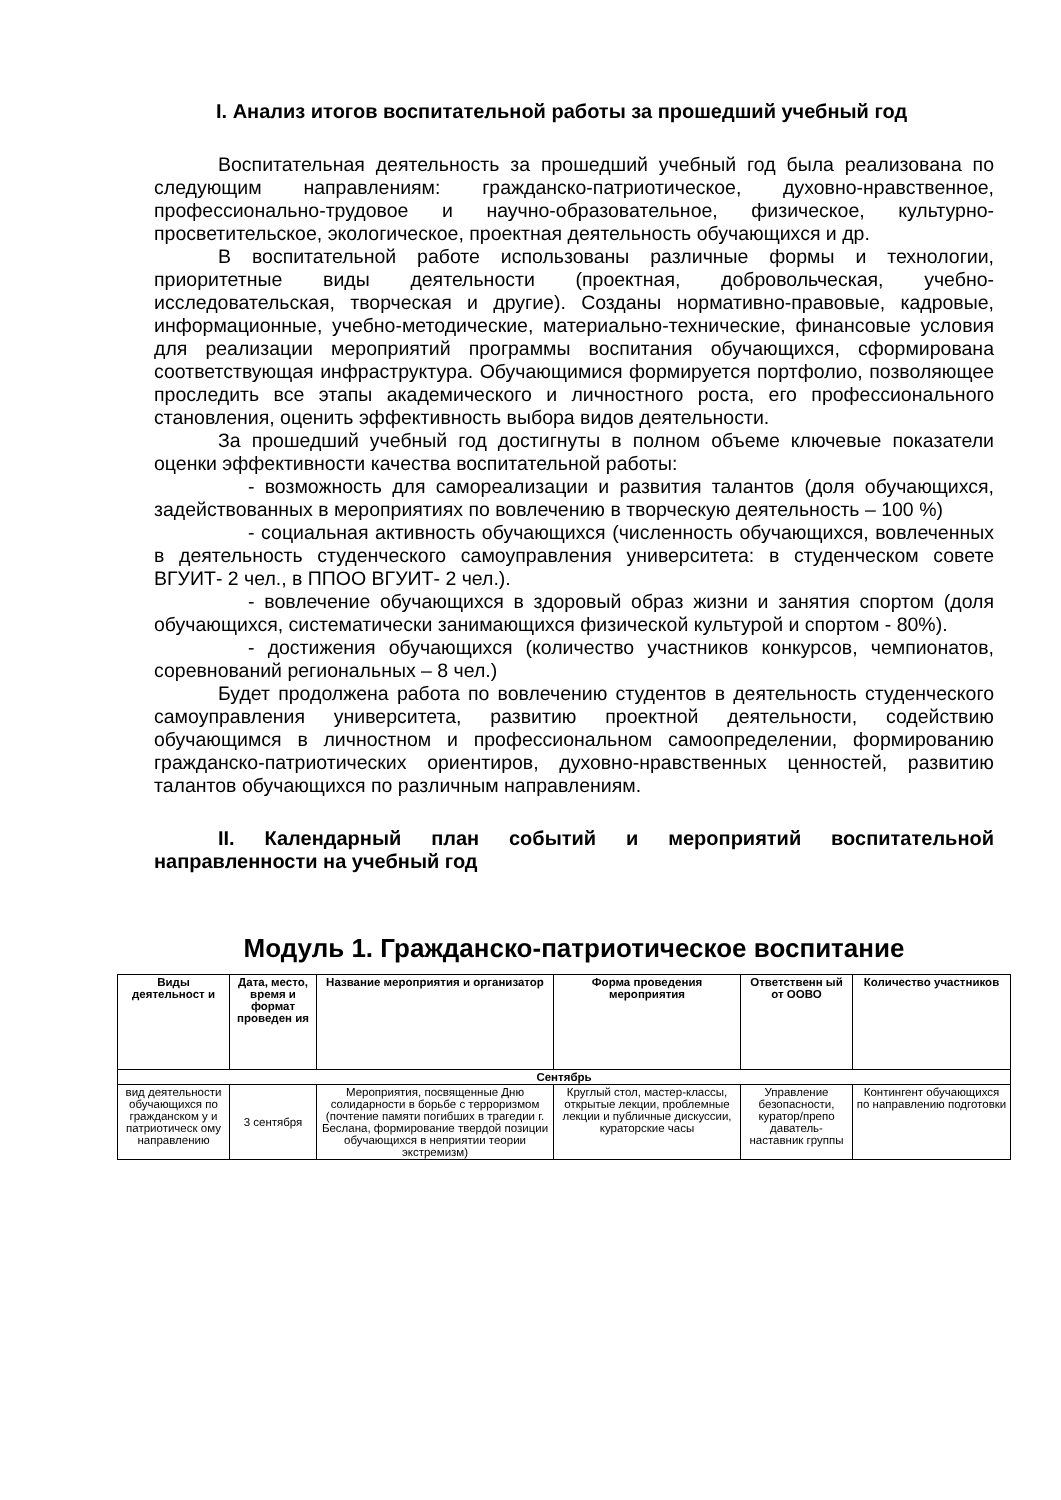I. Анализ итогов воспитательной работы за прошедший учебный год
Воспитательная деятельность за прошедший учебный год была реализована по следующим направлениям: гражданско-патриотическое, духовно-нравственное, профессионально-трудовое и научно-образовательное, физическое, культурно-просветительское, экологическое, проектная деятельность обучающихся и др.
В воспитательной работе использованы различные формы и технологии, приоритетные виды деятельности (проектная, добровольческая, учебно-исследовательская, творческая и другие). Созданы нормативно-правовые, кадровые, информационные, учебно-методические, материально-технические, финансовые условия для реализации мероприятий программы воспитания обучающихся, сформирована соответствующая инфраструктура. Обучающимися формируется портфолио, позволяющее проследить все этапы академического и личностного роста, его профессионального становления, оценить эффективность выбора видов деятельности.
За прошедший учебный год достигнуты в полном объеме ключевые показатели оценки эффективности качества воспитательной работы:
- возможность для самореализации и развития талантов (доля обучающихся, задействованных в мероприятиях по вовлечению в творческую деятельность – 100 %)
- социальная активность обучающихся (численность обучающихся, вовлеченных в деятельность студенческого самоуправления университета: в студенческом совете ВГУИТ- 2 чел., в ППОО ВГУИТ- 2 чел.).
- вовлечение обучающихся в здоровый образ жизни и занятия спортом (доля обучающихся, систематически занимающихся физической культурой и спортом - 80%).
- достижения обучающихся (количество участников конкурсов, чемпионатов, соревнований региональных – 8 чел.)
Будет продолжена работа по вовлечению студентов в деятельность студенческого самоуправления университета, развитию проектной деятельности, содействию обучающимся в личностном и профессиональном самоопределении, формированию гражданско-патриотических ориентиров, духовно-нравственных ценностей, развитию талантов обучающихся по различным направлениям.
II. Календарный план событий и мероприятий воспитательной направленности на учебный год
Модуль 1. Гражданско-патриотическое воспитание
| Виды деятельност и | Дата, место, время и формат проведен ия | Название мероприятия и организатор | Форма проведения мероприятия | Ответственн ый от ООВО | Количество участников |
| --- | --- | --- | --- | --- | --- |
| Сентябрь | | | | | |
| вид деятельности обучающихся по гражданском у и патриотическ ому направлению | 3 сентября | Мероприятия, посвященные Дню солидарности в борьбе с терроризмом (почтение памяти погибших в трагедии г. Беслана, формирование твердой позиции обучающихся в неприятии теории экстремизм) | Круглый стол, мастер-классы, открытые лекции, проблемные лекции и публичные дискуссии, кураторские часы | Управление безопасности, куратор/препо даватель-наставник группы | Контингент обучающихся по направлению подготовки |